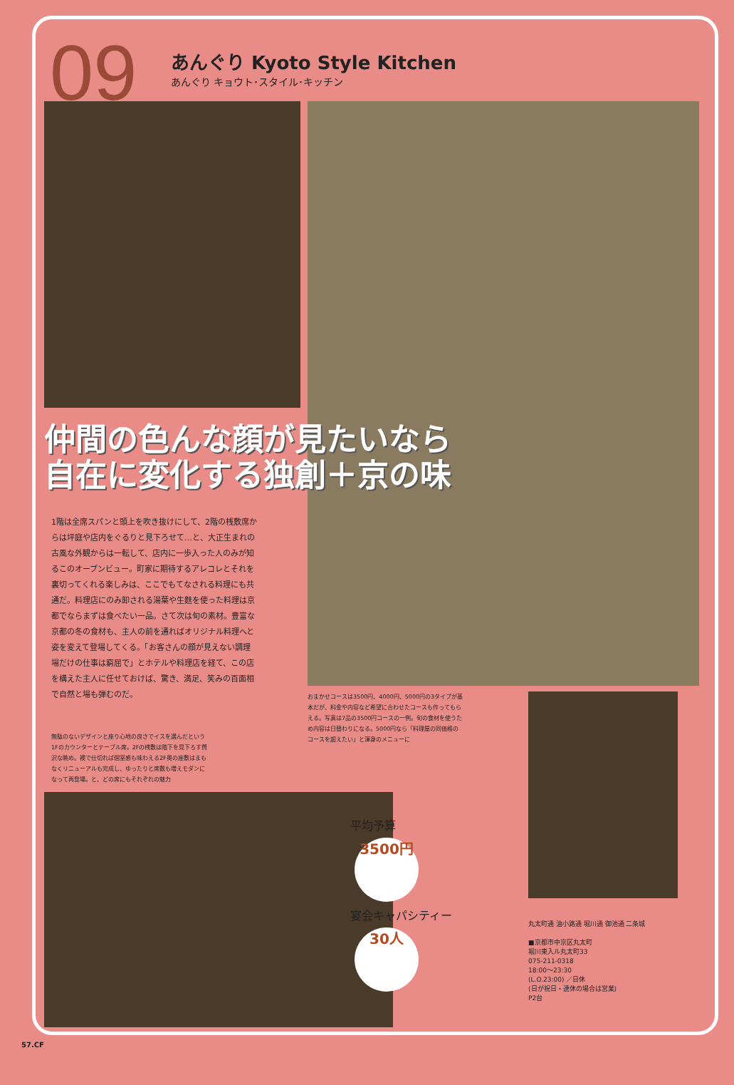09
あんぐり Kyoto Style Kitchen
あんぐり キョウト･スタイル･キッチン
仲間の色んな顔が見たいなら
自在に変化する独創＋京の味
1階は全席スパンと頭上を吹き抜けにして、2階の桟敷席からは坪庭や店内をぐるりと見下ろせて…と、大正生まれの古風な外観からは一転して、店内に一歩入った人のみが知るこのオープンビュー。町家に期待するアレコレとそれを裏切ってくれる楽しみは、ここでもてなされる料理にも共通だ。料理店にのみ卸される湯葉や生麩を使った料理は京都でならまずは食べたい一品。さて次は旬の素材。豊富な京都の冬の食材も、主人の前を通ればオリジナル料理へと姿を変えて登場してくる。「お客さんの顔が見えない調理場だけの仕事は窮屈で」とホテルや料理店を経て、この店を構えた主人に任せておけば、驚き、満足、笑みの百面相で自然と場も弾むのだ。
無駄のないデザインと座り心地の良さでイスを選んだという1Fのカウンターとテーブル席。2Fの桟敷は階下を見下ろす贅沢な眺め。襖で仕切れば個室感も味わえる2F奥の座敷はまもなくリニューアルも完成し、ゆったりと席数も増えモダンになって再登場。と、どの席にもそれぞれの魅力
おまかせコースは3500円、4000円、5000円の3タイプが基本だが、料金や内容など希望に合わせたコースも作ってもらえる。写真は7品の3500円コースの一例。旬の食材を使うため内容は日替わりになる。5000円なら「料理屋の同価格のコースを超えたい」と渾身のメニューに
平均予算
3500円
宴会キャパシティー
30人
丸太町通 油小路通 堀川通 御池通 二条城
■京都市中京区丸太町
堀川東入ル丸太町33
075-211-0318
18:00～23:30
(L.O.23:00) ／日休
(日が祝日・連休の場合は営業)
P2台
57.CF